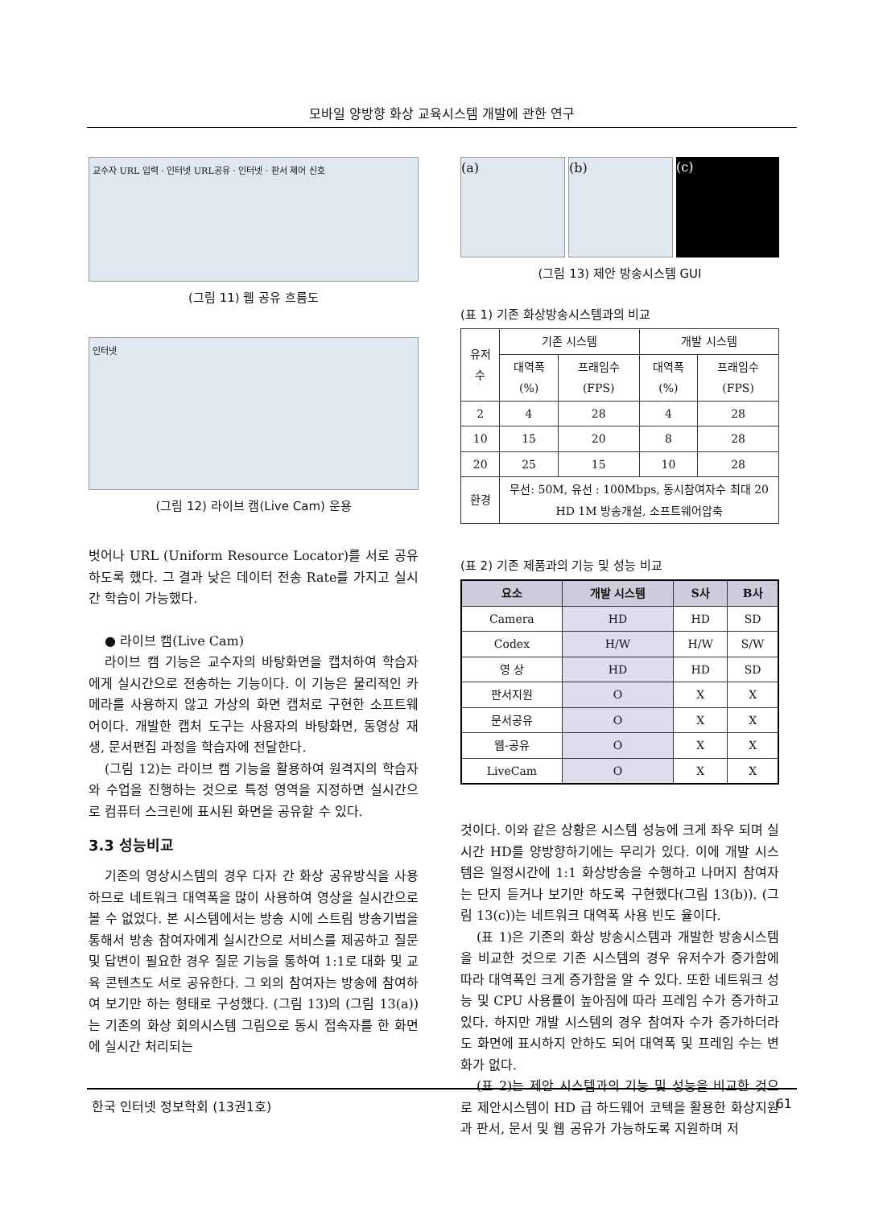모바일 양방향 화상 교육시스템 개발에 관한 연구
교수자 URL 입력 · 인터넷 URL공유 · 인터넷 · 판서 제어 신호
(그림 11) 웹 공유 흐름도
인터넷
(그림 12) 라이브 캠(Live Cam) 운용
벗어나 URL (Uniform Resource Locator)를 서로 공유하도록 했다. 그 결과 낮은 데이터 전송 Rate를 가지고 실시간 학습이 가능했다.
● 라이브 캠(Live Cam)
라이브 캠 기능은 교수자의 바탕화면을 캡처하여 학습자에게 실시간으로 전송하는 기능이다. 이 기능은 물리적인 카메라를 사용하지 않고 가상의 화면 캡처로 구현한 소프트웨어이다. 개발한 캡처 도구는 사용자의 바탕화면, 동영상 재생, 문서편집 과정을 학습자에 전달한다.
(그림 12)는 라이브 캠 기능을 활용하여 원격지의 학습자와 수업을 진행하는 것으로 특정 영역을 지정하면 실시간으로 컴퓨터 스크린에 표시된 화면을 공유할 수 있다.
3.3 성능비교
기존의 영상시스템의 경우 다자 간 화상 공유방식을 사용하므로 네트워크 대역폭을 많이 사용하여 영상을 실시간으로 볼 수 없었다. 본 시스템에서는 방송 시에 스트림 방송기법을 통해서 방송 참여자에게 실시간으로 서비스를 제공하고 질문 및 답변이 필요한 경우 질문 기능을 통하여 1:1로 대화 및 교육 콘텐츠도 서로 공유한다. 그 외의 참여자는 방송에 참여하여 보기만 하는 형태로 구성했다. (그림 13)의 (그림 13(a))는 기존의 화상 회의시스템 그림으로 동시 접속자를 한 화면에 실시간 처리되는
(a) (b) (c)
(그림 13) 제안 방송시스템 GUI
(표 1) 기존 화상방송시스템과의 비교
| 유저 수 | 기존 시스템 | | 개발 시스템 | |
| | 대역폭 (%) | 프래임수 (FPS) | 대역폭 (%) | 프래임수 (FPS) |
| 2 | 4 | 28 | 4 | 28 |
| 10 | 15 | 20 | 8 | 28 |
| 20 | 25 | 15 | 10 | 28 |
| 환경 | 무선: 50M, 유선 : 100Mbps, 동시참여자수 최대 20 HD 1M 방송개설, 소프트웨어압축 | | | |
(표 2) 기존 제품과의 기능 및 성능 비교
| 요소 | 개발 시스템 | S사 | B사 |
| --- | --- | --- | --- |
| Camera | HD | HD | SD |
| Codex | H/W | H/W | S/W |
| 영 상 | HD | HD | SD |
| 판서지원 | O | X | X |
| 문서공유 | O | X | X |
| 웹-공유 | O | X | X |
| LiveCam | O | X | X |
것이다. 이와 같은 상황은 시스템 성능에 크게 좌우 되며 실시간 HD를 양방향하기에는 무리가 있다. 이에 개발 시스템은 일정시간에 1:1 화상방송을 수행하고 나머지 참여자는 단지 듣거나 보기만 하도록 구현했다(그림 13(b)). (그림 13(c))는 네트워크 대역폭 사용 빈도 율이다.
(표 1)은 기존의 화상 방송시스템과 개발한 방송시스템을 비교한 것으로 기존 시스템의 경우 유저수가 증가함에 따라 대역폭인 크게 증가함을 알 수 있다. 또한 네트워크 성능 및 CPU 사용률이 높아짐에 따라 프레임 수가 증가하고 있다. 하지만 개발 시스템의 경우 참여자 수가 증가하더라도 화면에 표시하지 안하도 되어 대역폭 및 프레임 수는 변화가 없다.
(표 2)는 제안 시스템과의 기능 및 성능을 비교한 것으로 제안시스템이 HD 급 하드웨어 코텍을 활용한 화상지원과 판서, 문서 및 웹 공유가 가능하도록 지원하며 저
한국 인터넷 정보학회 (13권1호) 61